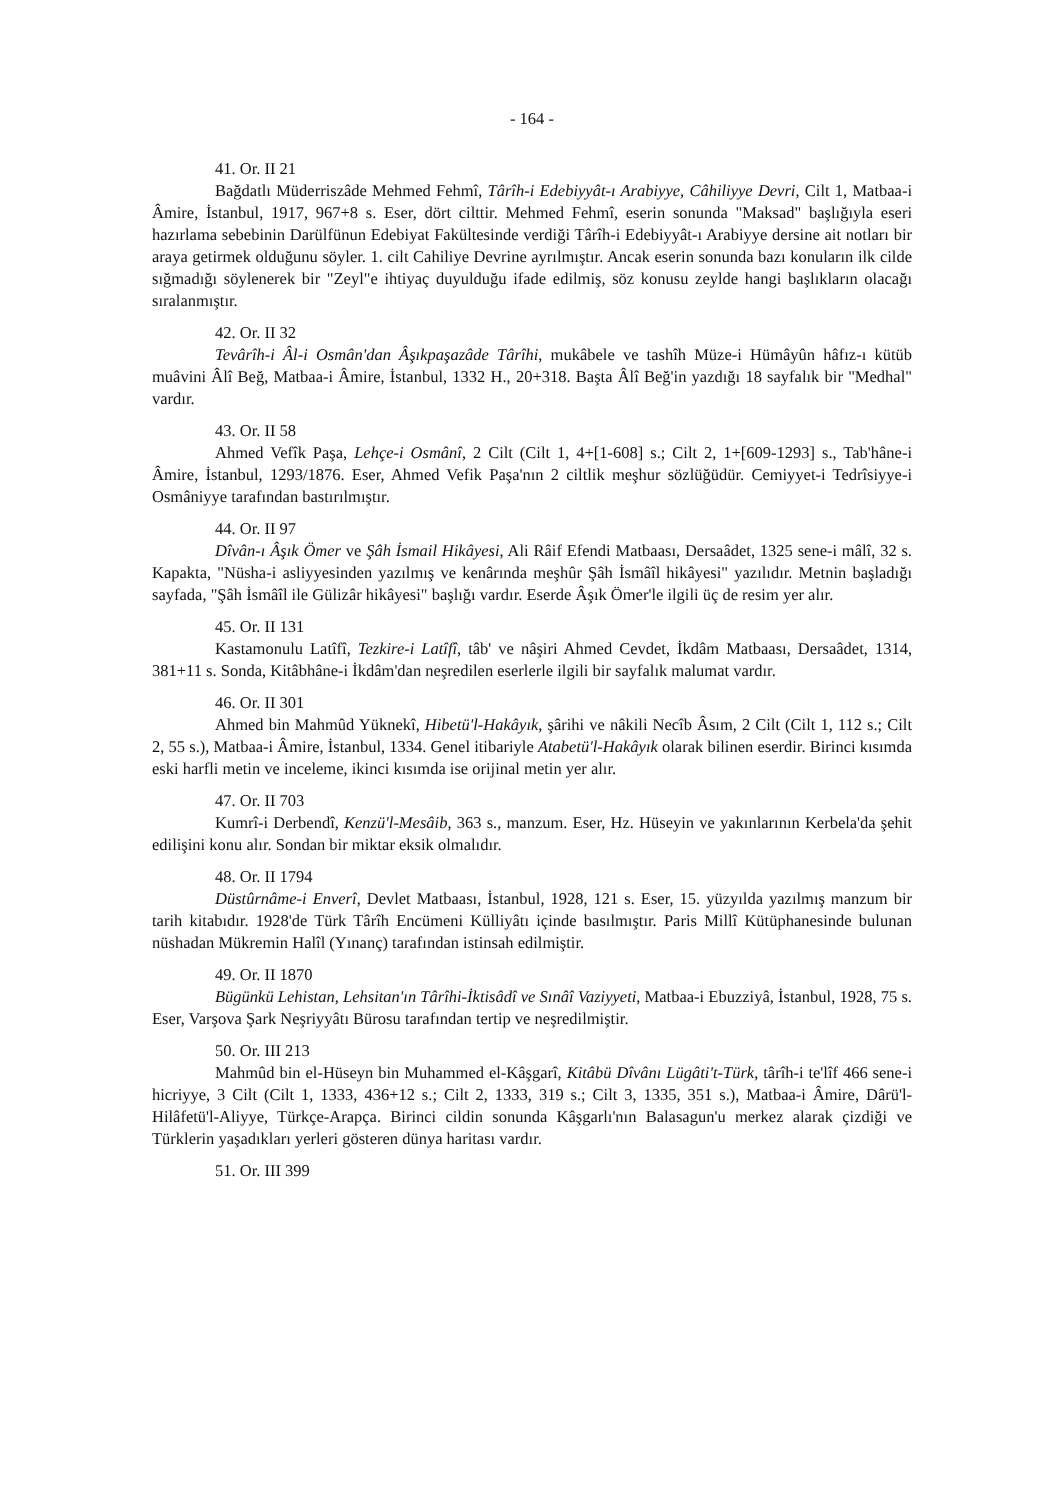- 164 -
41. Or. II 21
Bağdatlı Müderriszâde Mehmed Fehmî, Târîh-i Edebiyyât-ı Arabiyye, Câhiliyye Devri, Cilt 1, Matbaa-i Âmire, İstanbul, 1917, 967+8 s. Eser, dört cilttir. Mehmed Fehmî, eserin sonunda "Maksad" başlığıyla eseri hazırlama sebebinin Darülfünun Edebiyat Fakültesinde verdiği Târîh-i Edebiyyât-ı Arabiyye dersine ait notları bir araya getirmek olduğunu söyler. 1. cilt Cahiliye Devrine ayrılmıştır. Ancak eserin sonunda bazı konuların ilk cilde sığmadığı söylenerek bir "Zeyl"e ihtiyaç duyulduğu ifade edilmiş, söz konusu zeylde hangi başlıkların olacağı sıralanmıştır.
42. Or. II 32
Tevârîh-i Âl-i Osmân'dan Âşıkpaşazâde Târîhi, mukâbele ve tashîh Müze-i Hümâyûn hâfız-ı kütüb muâvini Âlî Beğ, Matbaa-i Âmire, İstanbul, 1332 H., 20+318. Başta Âlî Beğ'in yazdığı 18 sayfalık bir "Medhal" vardır.
43. Or. II 58
Ahmed Vefîk Paşa, Lehçe-i Osmânî, 2 Cilt (Cilt 1, 4+[1-608] s.; Cilt 2, 1+[609-1293] s., Tab'hâne-i Âmire, İstanbul, 1293/1876. Eser, Ahmed Vefik Paşa'nın 2 ciltlik meşhur sözlüğüdür. Cemiyyet-i Tedrîsiyye-i Osmâniyye tarafından bastırılmıştır.
44. Or. II 97
Dîvân-ı Âşık Ömer ve Şâh İsmail Hikâyesi, Ali Râif Efendi Matbaası, Dersaâdet, 1325 sene-i mâlî, 32 s. Kapakta, "Nüsha-i asliyyesinden yazılmış ve kenârında meşhûr Şâh İsmâîl hikâyesi" yazılıdır. Metnin başladığı sayfada, "Şâh İsmâîl ile Gülizâr hikâyesi" başlığı vardır. Eserde Âşık Ömer'le ilgili üç de resim yer alır.
45. Or. II 131
Kastamonulu Latîfî, Tezkire-i Latîfî, tâb' ve nâşiri Ahmed Cevdet, İkdâm Matbaası, Dersaâdet, 1314, 381+11 s. Sonda, Kitâbhâne-i İkdâm'dan neşredilen eserlerle ilgili bir sayfalık malumat vardır.
46. Or. II 301
Ahmed bin Mahmûd Yüknekî, Hibetü'l-Hakâyık, şârihi ve nâkili Necîb Âsım, 2 Cilt (Cilt 1, 112 s.; Cilt 2, 55 s.), Matbaa-i Âmire, İstanbul, 1334. Genel itibariyle Atabetü'l-Hakâyık olarak bilinen eserdir. Birinci kısımda eski harfli metin ve inceleme, ikinci kısımda ise orijinal metin yer alır.
47. Or. II 703
Kumrî-i Derbendî, Kenzü'l-Mesâib, 363 s., manzum. Eser, Hz. Hüseyin ve yakınlarının Kerbela'da şehit edilişini konu alır. Sondan bir miktar eksik olmalıdır.
48. Or. II 1794
Düstûrnâme-i Enverî, Devlet Matbaası, İstanbul, 1928, 121 s. Eser, 15. yüzyılda yazılmış manzum bir tarih kitabıdır. 1928'de Türk Târîh Encümeni Külliyâtı içinde basılmıştır. Paris Millî Kütüphanesinde bulunan nüshadan Mükremin Halîl (Yınanç) tarafından istinsah edilmiştir.
49. Or. II 1870
Bügünkü Lehistan, Lehsitan'ın Târîhi-İktisâdî ve Sınâî Vaziyyeti, Matbaa-i Ebuzziyâ, İstanbul, 1928, 75 s. Eser, Varşova Şark Neşriyyâtı Bürosu tarafından tertip ve neşredilmiştir.
50. Or. III 213
Mahmûd bin el-Hüseyn bin Muhammed el-Kâşgarî, Kitâbü Dîvânı Lügâti't-Türk, târîh-i te'lîf 466 sene-i hicriyye, 3 Cilt (Cilt 1, 1333, 436+12 s.; Cilt 2, 1333, 319 s.; Cilt 3, 1335, 351 s.), Matbaa-i Âmire, Dârü'l-Hilâfetü'l-Aliyye, Türkçe-Arapça. Birinci cildin sonunda Kâşgarlı'nın Balasagun'u merkez alarak çizdiği ve Türklerin yaşadıkları yerleri gösteren dünya haritası vardır.
51. Or. III 399